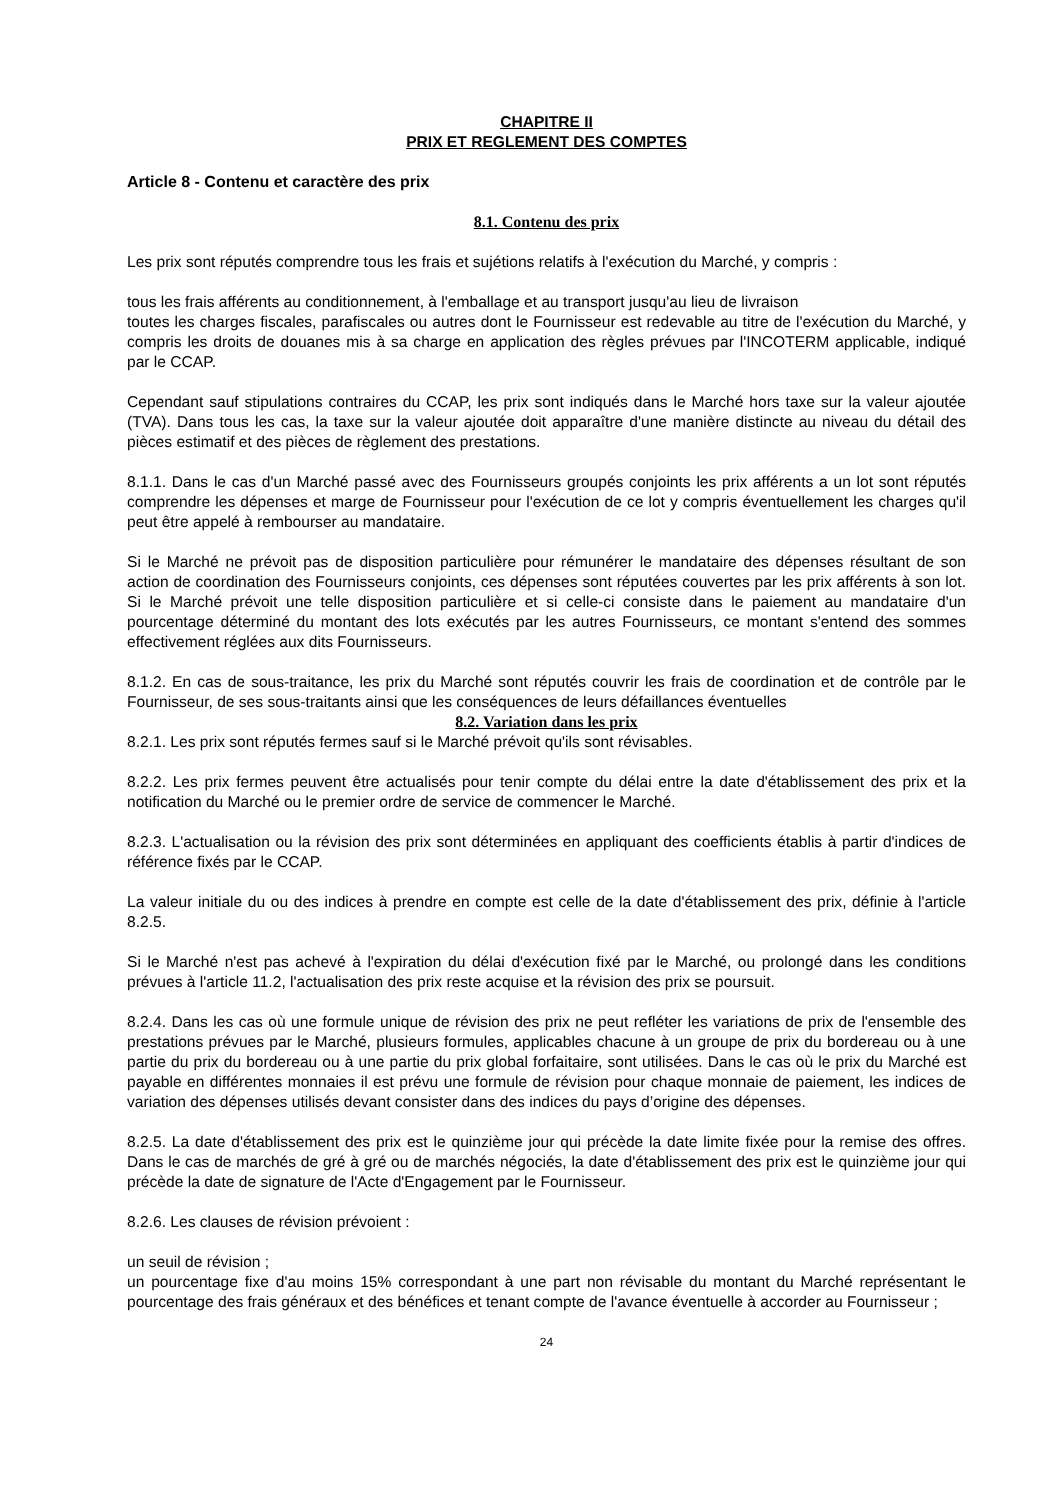CHAPITRE II
PRIX ET REGLEMENT DES COMPTES
Article 8 - Contenu et caractère des prix
8.1. Contenu des prix
Les prix sont réputés comprendre tous les frais et sujétions relatifs à l'exécution du Marché, y compris :
tous les frais afférents au conditionnement, à l'emballage et au transport jusqu'au lieu de livraison
toutes les charges fiscales, parafiscales ou autres dont le Fournisseur est redevable au titre de l'exécution du Marché, y compris les droits de douanes mis à sa charge en application des règles prévues par l'INCOTERM applicable, indiqué par le CCAP.
Cependant sauf stipulations contraires du CCAP, les prix sont indiqués dans le Marché hors taxe sur la valeur ajoutée (TVA). Dans tous les cas, la taxe sur la valeur ajoutée doit apparaître d'une manière distincte au niveau du détail des pièces estimatif et des pièces de règlement des prestations.
8.1.1. Dans le cas d'un Marché passé avec des Fournisseurs groupés conjoints les prix afférents a un lot sont réputés comprendre les dépenses et marge de Fournisseur pour l'exécution de ce lot y compris éventuellement les charges qu'il peut être appelé à rembourser au mandataire.
Si le Marché ne prévoit pas de disposition particulière pour rémunérer le mandataire des dépenses résultant de son action de coordination des Fournisseurs conjoints, ces dépenses sont réputées couvertes par les prix afférents à son lot. Si le Marché prévoit une telle disposition particulière et si celle-ci consiste dans le paiement au mandataire d'un pourcentage déterminé du montant des lots exécutés par les autres Fournisseurs, ce montant s'entend des sommes effectivement réglées aux dits Fournisseurs.
8.1.2. En cas de sous-traitance, les prix du Marché sont réputés couvrir les frais de coordination et de contrôle par le Fournisseur, de ses sous-traitants ainsi que les conséquences de leurs défaillances éventuelles
8.2. Variation dans les prix
8.2.1. Les prix sont réputés fermes sauf si le Marché prévoit qu'ils sont révisables.
8.2.2. Les prix fermes peuvent être actualisés pour tenir compte du délai entre la date d'établissement des prix et la notification du Marché ou le premier ordre de service de commencer le Marché.
8.2.3. L'actualisation ou la révision des prix sont déterminées en appliquant des coefficients établis à partir d'indices de référence fixés par le CCAP.
La valeur initiale du ou des indices à prendre en compte est celle de la date d'établissement des prix, définie à l'article 8.2.5.
Si le Marché n'est pas achevé à l'expiration du délai d'exécution fixé par le Marché, ou prolongé dans les conditions prévues à l'article 11.2, l'actualisation des prix reste acquise et la révision des prix se poursuit.
8.2.4. Dans les cas où une formule unique de révision des prix ne peut refléter les variations de prix de l'ensemble des prestations prévues par le Marché, plusieurs formules, applicables chacune à un groupe de prix du bordereau ou à une partie du prix du bordereau ou à une partie du prix global forfaitaire, sont utilisées. Dans le cas où le prix du Marché est payable en différentes monnaies il est prévu une formule de révision pour chaque monnaie de paiement, les indices de variation des dépenses utilisés devant consister dans des indices du pays d’origine des dépenses.
8.2.5. La date d'établissement des prix est le quinzième jour qui précède la date limite fixée pour la remise des offres. Dans le cas de marchés de gré à gré ou de marchés négociés, la date d'établissement des prix est le quinzième jour qui précède la date de signature de l'Acte d'Engagement par le Fournisseur.
8.2.6. Les clauses de révision prévoient :
un seuil de révision ;
un pourcentage fixe d'au moins 15% correspondant à une part non révisable du montant du Marché représentant le pourcentage des frais généraux et des bénéfices et tenant compte de l'avance éventuelle à accorder au Fournisseur ;
24